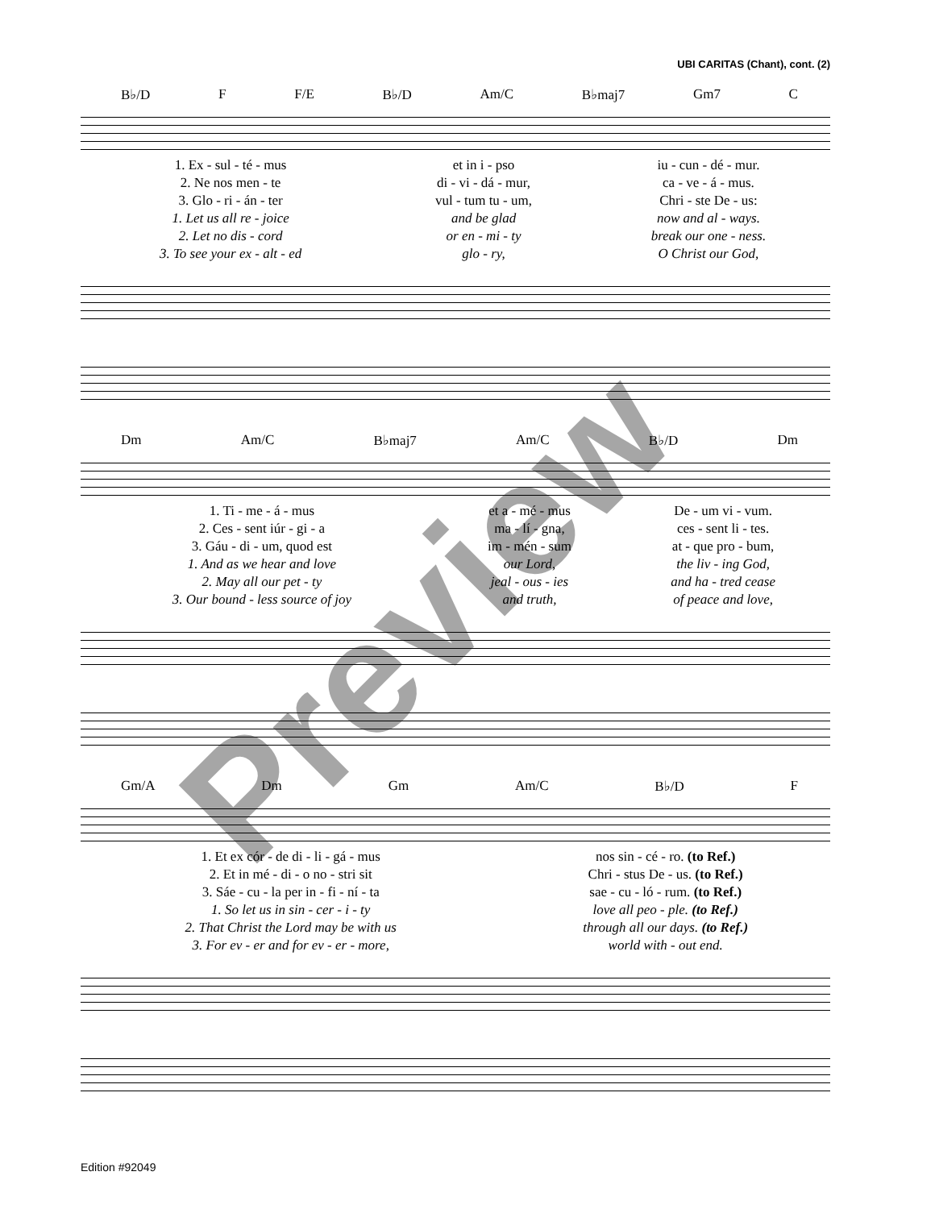UBI CARITAS (Chant), cont. (2)
B♭/D F F/E B♭/D Am/C B♭maj7 Gm7 C
| 1. Ex - sul - té - mus | et in i - pso | iu - cun - dé - mur. |
| 2. Ne nos men - te | di - vi - dá - mur, | ca - ve - á - mus. |
| 3. Glo - ri - án - ter | vul - tum tu - um, | Chri - ste De - us: |
| 1. Let us all re - joice | and be glad | now and al - ways. |
| 2. Let no dis - cord | or en - mi - ty | break our one - ness. |
| 3. To see your ex - alt - ed | glo - ry, | O Christ our God, |
Dm Am/C B♭maj7 Am/C B♭/D Dm
| 1. Ti - me - á - mus | et a - mé - mus | De - um vi - vum. |
| 2. Ces - sent iúr - gi - a | ma - lí - gna, | ces - sent li - tes. |
| 3. Gáu - di - um, quod est | im - mén - sum | at - que pro - bum, |
| 1. And as we hear and love | our Lord, | the liv - ing God, |
| 2. May all our pet - ty | jeal - ous - ies | and ha - tred cease |
| 3. Our bound - less source of joy | and truth, | of peace and love, |
Gm/A Dm Gm Am/C B♭/D F
| 1. Et ex cór - de di - li - gá - mus | nos sin - cé - ro. (to Ref.) |
| 2. Et in mé - di - o no - stri sit | Chri - stus De - us. (to Ref.) |
| 3. Sáe - cu - la per in - fi - ní - ta | sae - cu - ló - rum. (to Ref.) |
| 1. So let us in sin - cer - i - ty | love all peo - ple. (to Ref.) |
| 2. That Christ the Lord may be with us | through all our days. (to Ref.) |
| 3. For ev - er and for ev - er - more, | world with - out end. |
Preview
Edition #92049